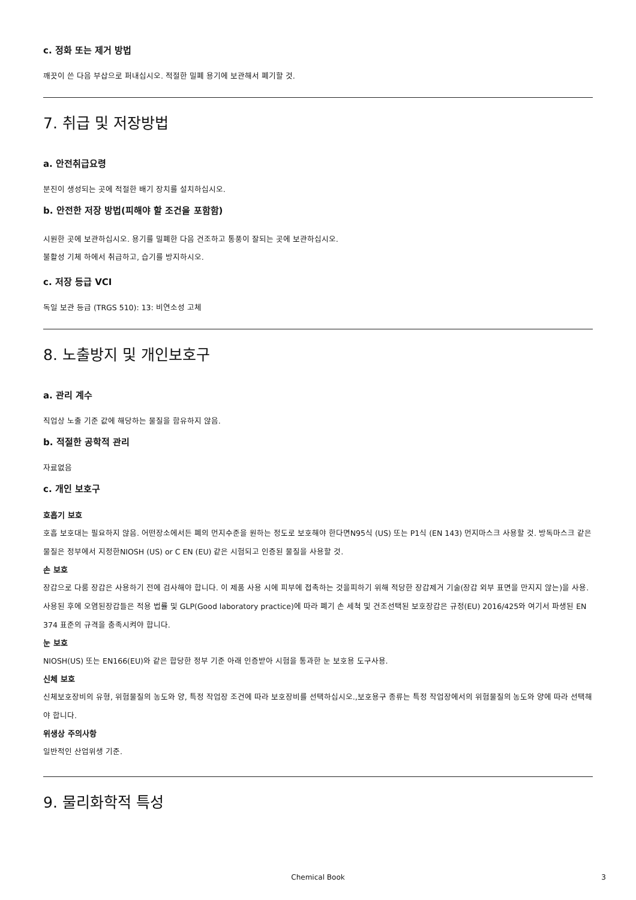c. 정화 또는 제거 방법
깨끗이 쓴 다음 부삽으로 퍼내십시오. 적절한 밀폐 용기에 보관해서 폐기할 것.
7. 취급 및 저장방법
a. 안전취급요령
분진이 생성되는 곳에 적절한 배기 장치를 설치하십시오.
b. 안전한 저장 방법(피해야 할 조건을 포함함)
시원한 곳에 보관하십시오. 용기를 밀폐한 다음 건조하고 통풍이 잘되는 곳에 보관하십시오.
불활성 기체 하에서 취급하고, 습기를 방지하시오.
c. 저장 등급 VCI
독일 보관 등급 (TRGS 510): 13: 비연소성 고체
8. 노출방지 및 개인보호구
a. 관리 계수
직업상 노출 기준 값에 해당하는 물질을 함유하지 않음.
b. 적절한 공학적 관리
자료없음
c. 개인 보호구
호흡기 보호
호흡 보호대는 필요하지 않음. 어떤장소에서든 폐의 먼지수준을 원하는 정도로 보호해야 한다면N95식 (US) 또는 P1식 (EN 143) 먼지마스크 사용할 것. 방독마스크 같은 물질은 정부에서 지정한NIOSH (US) or C EN (EU) 같은 시험되고 인증된 물질을 사용할 것.
손 보호
장갑으로 다룸 장갑은 사용하기 전에 검사해야 합니다. 이 제품 사용 시에 피부에 접촉하는 것을피하기 위해 적당한 장갑제거 기술(장갑 외부 표면을 만지지 않는)을 사용. 사용된 후에 오염된장갑들은 적용 법률 및 GLP(Good laboratory practice)에 따라 폐기 손 세척 및 건조선택된 보호장갑은 규정(EU) 2016/425와 여기서 파생된 EN 374 표준의 규격을 충족시켜야 합니다.
눈 보호
NIOSH(US) 또는 EN166(EU)와 같은 합당한 정부 기준 아래 인증받아 시험을 통과한 눈 보호용 도구사용.
신체 보호
신체보호장비의 유형, 위험물질의 농도와 양, 특정 작업장 조건에 따라 보호장비를 선택하십시오.,보호용구 종류는 특정 작업장에서의 위험물질의 농도와 양에 따라 선택해야 합니다.
위생상 주의사항
일반적인 산업위생 기준.
9. 물리화학적 특성
Chemical Book 3